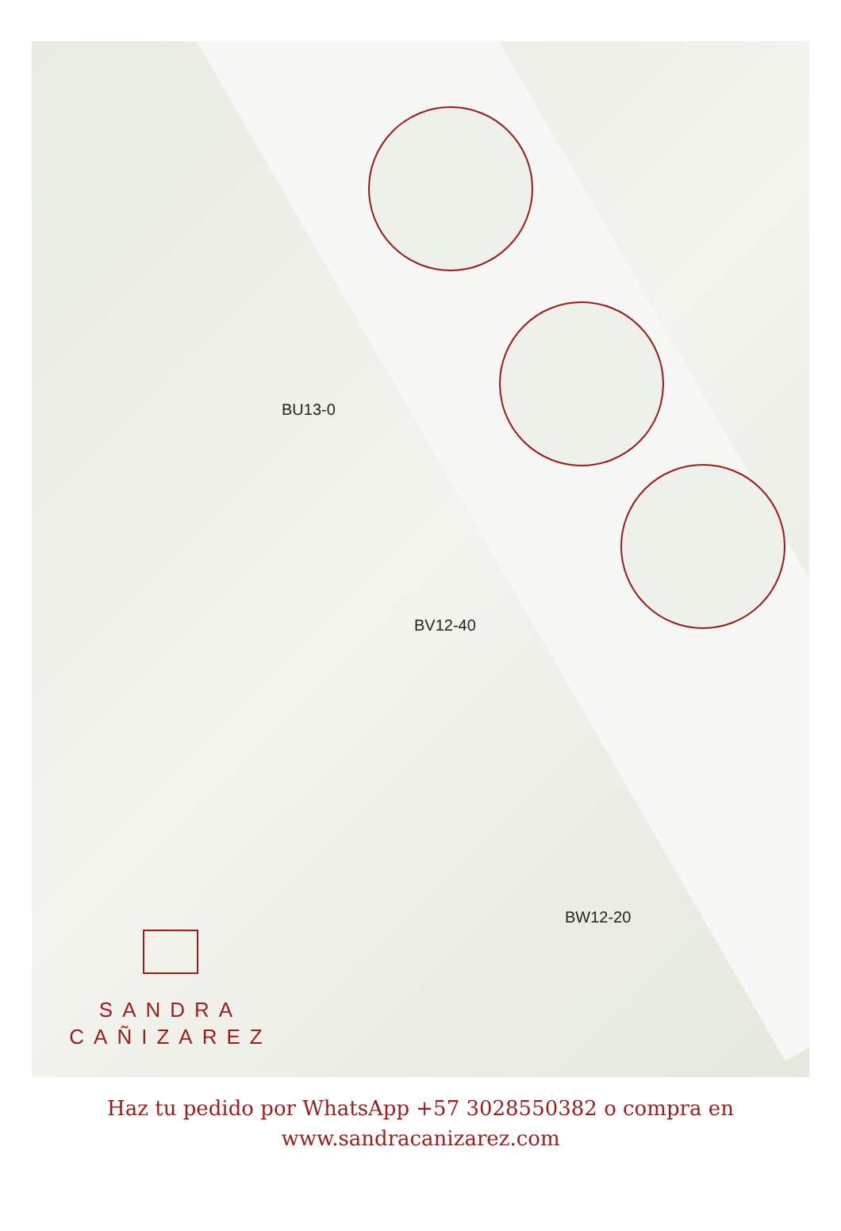BU13-0
BV12-40
BW12-20
SANDRA
CAÑIZAREZ
Haz tu pedido por WhatsApp +57 3028550382 o compra en
www.sandracanizarez.com